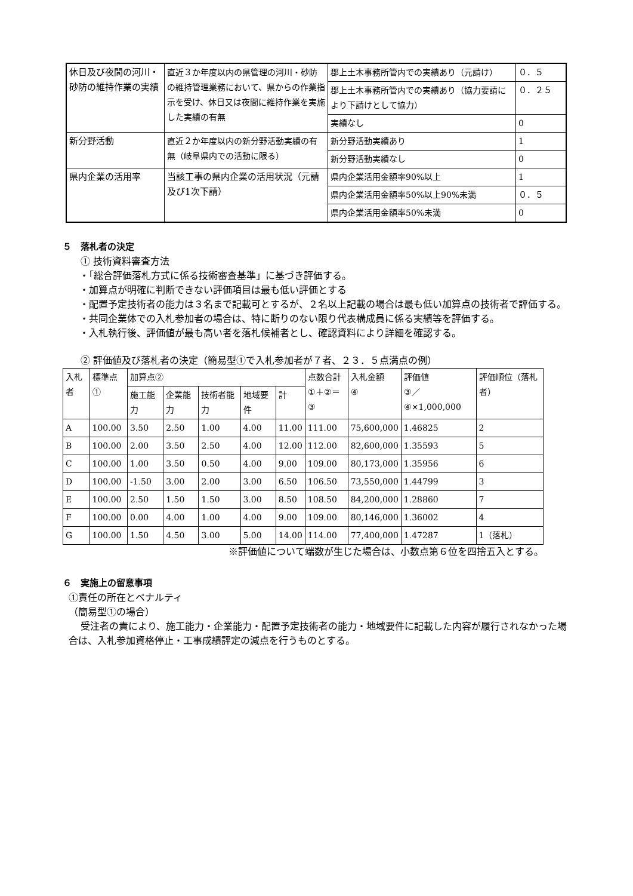| 休日及び夜間の河川・砂防の維持作業の実績 | 直近３か年度以内の県管理の河川・砂防の維持管理業務において、県からの作業指示を受け、休日又は夜間に維持作業を実施した実績の有無 | 郡上土木事務所管内での実績あり（元請け） | ０．５ |
| | | 郡上土木事務所管内での実績あり（協力要請により下請けとして協力） | ０．２５ |
| | | 実績なし | 0 |
| 新分野活動 | 直近２か年度以内の新分野活動実績の有無（岐阜県内での活動に限る） | 新分野活動実績あり | 1 |
| | | 新分野活動実績なし | 0 |
| 県内企業の活用率 | 当該工事の県内企業の活用状況（元請及び1次下請） | 県内企業活用金額率90%以上 | 1 |
| | | 県内企業活用金額率50%以上90%未満 | ０．５ |
| | | 県内企業活用金額率50%未満 | 0 |
５　落札者の決定
① 技術資料審査方法
・「総合評価落札方式に係る技術審査基準」に基づき評価する。
・加算点が明確に判断できない評価項目は最も低い評価とする
・配置予定技術者の能力は３名まで記載可とするが、２名以上記載の場合は最も低い加算点の技術者で評価する。
・共同企業体での入札参加者の場合は、特に断りのない限り代表構成員に係る実績等を評価する。
・入札執行後、評価値が最も高い者を落札候補者とし、確認資料により詳細を確認する。
② 評価値及び落札者の決定（簡易型①で入札参加者が７者、２３．５点満点の例）
| 入札者 | 標準点① | 加算点② | | | | | 点数合計 ①＋②＝③ | 入札金額 ④ | 評価値 ③／④×1,000,000 | 評価順位（落札者） |
| --- | --- | --- | --- | --- | --- | --- | --- | --- | --- | --- |
| | | 施工能力 | 企業能力 | 技術者能力 | 地域要件 | 計 | | | | |
| A | 100.00 | 3.50 | 2.50 | 1.00 | 4.00 | 11.00 | 111.00 | 75,600,000 | 1.46825 | 2 |
| B | 100.00 | 2.00 | 3.50 | 2.50 | 4.00 | 12.00 | 112.00 | 82,600,000 | 1.35593 | 5 |
| C | 100.00 | 1.00 | 3.50 | 0.50 | 4.00 | 9.00 | 109.00 | 80,173,000 | 1.35956 | 6 |
| D | 100.00 | -1.50 | 3.00 | 2.00 | 3.00 | 6.50 | 106.50 | 73,550,000 | 1.44799 | 3 |
| E | 100.00 | 2.50 | 1.50 | 1.50 | 3.00 | 8.50 | 108.50 | 84,200,000 | 1.28860 | 7 |
| F | 100.00 | 0.00 | 4.00 | 1.00 | 4.00 | 9.00 | 109.00 | 80,146,000 | 1.36002 | 4 |
| G | 100.00 | 1.50 | 4.50 | 3.00 | 5.00 | 14.00 | 114.00 | 77,400,000 | 1.47287 | 1（落札） |
※評価値について端数が生じた場合は、小数点第６位を四捨五入とする。
６　実施上の留意事項
①責任の所在とペナルティ
（簡易型①の場合）
受注者の責により、施工能力・企業能力・配置予定技術者の能力・地域要件に記載した内容が履行されなかった場合は、入札参加資格停止・工事成績評定の減点を行うものとする。